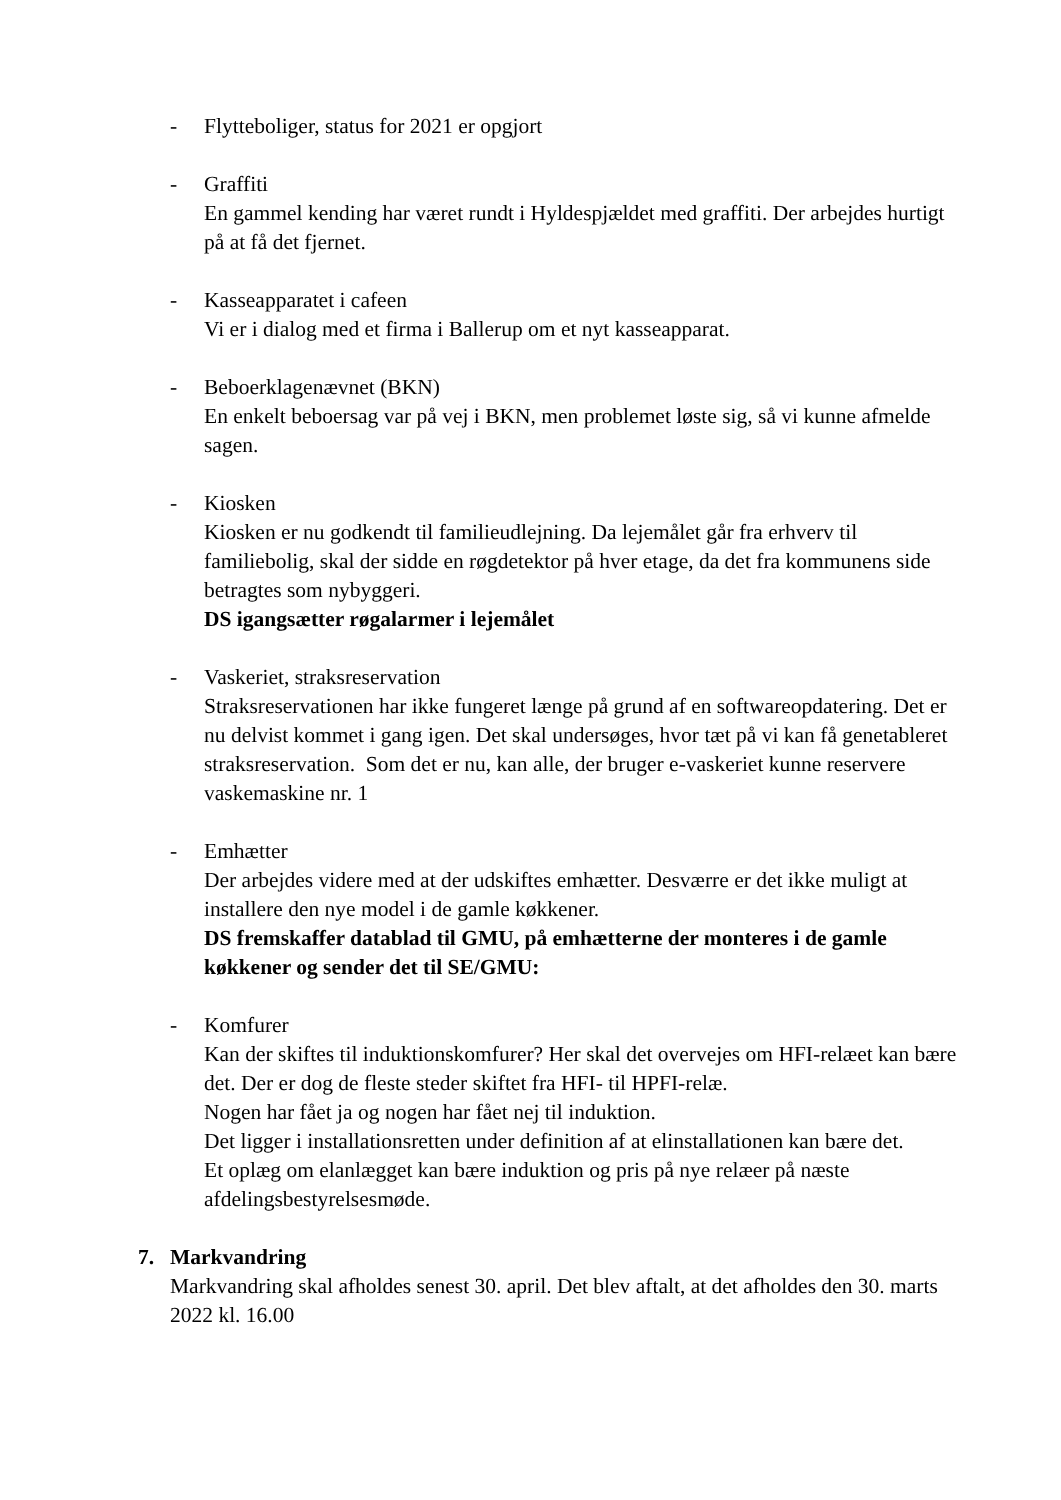- Flytteboliger, status for 2021 er opgjort
- Graffiti
En gammel kending har været rundt i Hyldespjældet med graffiti. Der arbejdes hurtigt på at få det fjernet.
- Kasseapparatet i cafeen
Vi er i dialog med et firma i Ballerup om et nyt kasseapparat.
- Beboerklagenævnet (BKN)
En enkelt beboersag var på vej i BKN, men problemet løste sig, så vi kunne afmelde sagen.
- Kiosken
Kiosken er nu godkendt til familieudlejning. Da lejemålet går fra erhverv til familiebolig, skal der sidde en røgdetektor på hver etage, da det fra kommunens side betragtes som nybyggeri.
DS igangsætter røgalarmer i lejemålet
- Vaskeriet, straksreservation
Straksreservationen har ikke fungeret længe på grund af en softwareopdatering. Det er nu delvist kommet i gang igen. Det skal undersøges, hvor tæt på vi kan få genetableret straksreservation. Som det er nu, kan alle, der bruger e-vaskeriet kunne reservere vaskemaskine nr. 1
- Emhætter
Der arbejdes videre med at der udskiftes emhætter. Desværre er det ikke muligt at installere den nye model i de gamle køkkener.
DS fremskaffer datablad til GMU, på emhætterne der monteres i de gamle køkkener og sender det til SE/GMU:
- Komfurer
Kan der skiftes til induktionskomfurer? Her skal det overvejes om HFI-relæet kan bære det. Der er dog de fleste steder skiftet fra HFI- til HPFI-relæ.
Nogen har fået ja og nogen har fået nej til induktion.
Det ligger i installationsretten under definition af at elinstallationen kan bære det.
Et oplæg om elanlægget kan bære induktion og pris på nye relæer på næste afdelingsbestyrelsesmøde.
7. Markvandring
Markvandring skal afholdes senest 30. april. Det blev aftalt, at det afholdes den 30. marts 2022 kl. 16.00